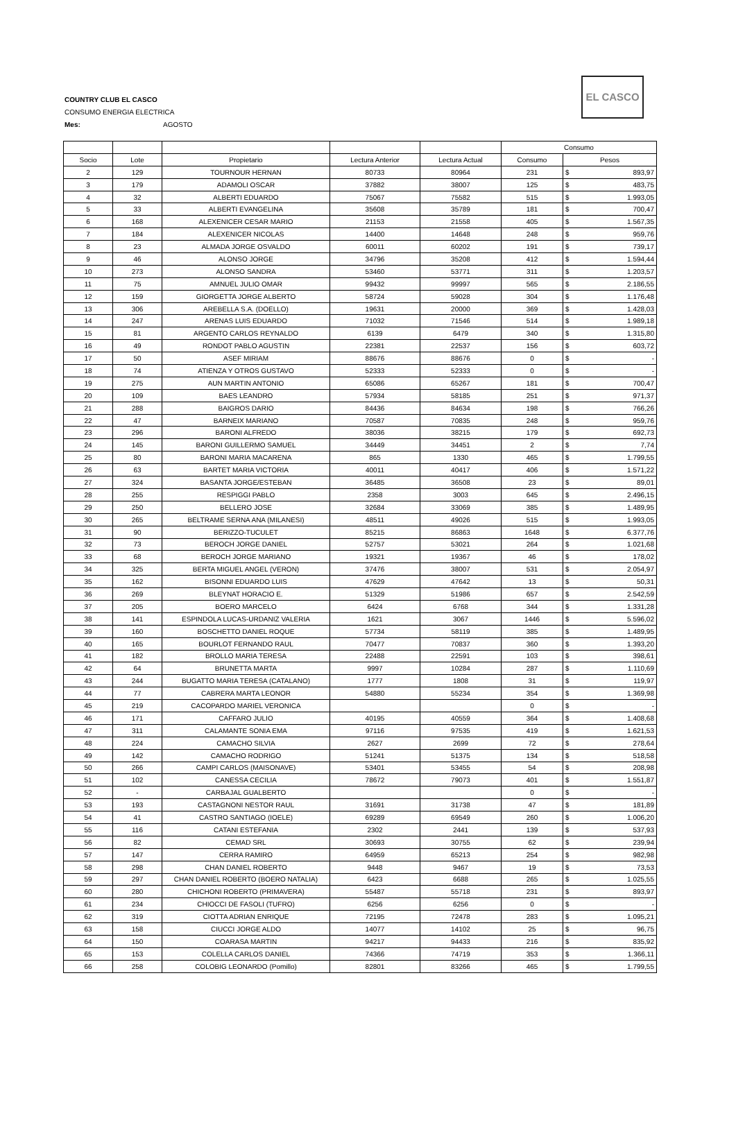COUNTRY CLUB EL CASCO
CONSUMO ENERGIA ELECTRICA
Mes: AGOSTO
EL CASCO
| | | | | | Consumo | | |
| --- | --- | --- | --- | --- | --- | --- | --- |
| Socio | Lote | Propietario | Lectura Anterior | Lectura Actual | Consumo | Pesos | |
| 2 | 129 | TOURNOUR HERNAN | 80733 | 80964 | 231 | $ | 893,97 |
| 3 | 179 | ADAMOLI OSCAR | 37882 | 38007 | 125 | $ | 483,75 |
| 4 | 32 | ALBERTI EDUARDO | 75067 | 75582 | 515 | $ | 1.993,05 |
| 5 | 33 | ALBERTI EVANGELINA | 35608 | 35789 | 181 | $ | 700,47 |
| 6 | 168 | ALEXENICER CESAR MARIO | 21153 | 21558 | 405 | $ | 1.567,35 |
| 7 | 184 | ALEXENICER NICOLAS | 14400 | 14648 | 248 | $ | 959,76 |
| 8 | 23 | ALMADA JORGE OSVALDO | 60011 | 60202 | 191 | $ | 739,17 |
| 9 | 46 | ALONSO JORGE | 34796 | 35208 | 412 | $ | 1.594,44 |
| 10 | 273 | ALONSO SANDRA | 53460 | 53771 | 311 | $ | 1.203,57 |
| 11 | 75 | AMNUEL JULIO OMAR | 99432 | 99997 | 565 | $ | 2.186,55 |
| 12 | 159 | GIORGETTA JORGE ALBERTO | 58724 | 59028 | 304 | $ | 1.176,48 |
| 13 | 306 | AREBELLA S.A. (DOELLO) | 19631 | 20000 | 369 | $ | 1.428,03 |
| 14 | 247 | ARENAS LUIS EDUARDO | 71032 | 71546 | 514 | $ | 1.989,18 |
| 15 | 81 | ARGENTO CARLOS REYNALDO | 6139 | 6479 | 340 | $ | 1.315,80 |
| 16 | 49 | RONDOT PABLO AGUSTIN | 22381 | 22537 | 156 | $ | 603,72 |
| 17 | 50 | ASEF MIRIAM | 88676 | 88676 | 0 | $ | - |
| 18 | 74 | ATIENZA Y OTROS GUSTAVO | 52333 | 52333 | 0 | $ | - |
| 19 | 275 | AUN MARTIN ANTONIO | 65086 | 65267 | 181 | $ | 700,47 |
| 20 | 109 | BAES LEANDRO | 57934 | 58185 | 251 | $ | 971,37 |
| 21 | 288 | BAIGROS DARIO | 84436 | 84634 | 198 | $ | 766,26 |
| 22 | 47 | BARNEIX MARIANO | 70587 | 70835 | 248 | $ | 959,76 |
| 23 | 296 | BARONI ALFREDO | 38036 | 38215 | 179 | $ | 692,73 |
| 24 | 145 | BARONI GUILLERMO SAMUEL | 34449 | 34451 | 2 | $ | 7,74 |
| 25 | 80 | BARONI MARIA MACARENA | 865 | 1330 | 465 | $ | 1.799,55 |
| 26 | 63 | BARTET MARIA VICTORIA | 40011 | 40417 | 406 | $ | 1.571,22 |
| 27 | 324 | BASANTA JORGE/ESTEBAN | 36485 | 36508 | 23 | $ | 89,01 |
| 28 | 255 | RESPIGGI PABLO | 2358 | 3003 | 645 | $ | 2.496,15 |
| 29 | 250 | BELLERO JOSE | 32684 | 33069 | 385 | $ | 1.489,95 |
| 30 | 265 | BELTRAME SERNA ANA (MILANESI) | 48511 | 49026 | 515 | $ | 1.993,05 |
| 31 | 90 | BERIZZO-TUCULET | 85215 | 86863 | 1648 | $ | 6.377,76 |
| 32 | 73 | BEROCH JORGE DANIEL | 52757 | 53021 | 264 | $ | 1.021,68 |
| 33 | 68 | BEROCH JORGE MARIANO | 19321 | 19367 | 46 | $ | 178,02 |
| 34 | 325 | BERTA MIGUEL ANGEL (VERON) | 37476 | 38007 | 531 | $ | 2.054,97 |
| 35 | 162 | BISONNI EDUARDO LUIS | 47629 | 47642 | 13 | $ | 50,31 |
| 36 | 269 | BLEYNAT HORACIO E. | 51329 | 51986 | 657 | $ | 2.542,59 |
| 37 | 205 | BOERO MARCELO | 6424 | 6768 | 344 | $ | 1.331,28 |
| 38 | 141 | ESPINDOLA LUCAS-URDANIZ VALERIA | 1621 | 3067 | 1446 | $ | 5.596,02 |
| 39 | 160 | BOSCHETTO DANIEL ROQUE | 57734 | 58119 | 385 | $ | 1.489,95 |
| 40 | 165 | BOURLOT FERNANDO RAUL | 70477 | 70837 | 360 | $ | 1.393,20 |
| 41 | 182 | BROLLO MARIA TERESA | 22488 | 22591 | 103 | $ | 398,61 |
| 42 | 64 | BRUNETTA MARTA | 9997 | 10284 | 287 | $ | 1.110,69 |
| 43 | 244 | BUGATTO MARIA TERESA (CATALANO) | 1777 | 1808 | 31 | $ | 119,97 |
| 44 | 77 | CABRERA MARTA LEONOR | 54880 | 55234 | 354 | $ | 1.369,98 |
| 45 | 219 | CACOPARDO MARIEL VERONICA | | | 0 | $ | - |
| 46 | 171 | CAFFARO JULIO | 40195 | 40559 | 364 | $ | 1.408,68 |
| 47 | 311 | CALAMANTE SONIA EMA | 97116 | 97535 | 419 | $ | 1.621,53 |
| 48 | 224 | CAMACHO SILVIA | 2627 | 2699 | 72 | $ | 278,64 |
| 49 | 142 | CAMACHO RODRIGO | 51241 | 51375 | 134 | $ | 518,58 |
| 50 | 266 | CAMPI CARLOS (MAISONAVE) | 53401 | 53455 | 54 | $ | 208,98 |
| 51 | 102 | CANESSA CECILIA | 78672 | 79073 | 401 | $ | 1.551,87 |
| 52 | - | CARBAJAL GUALBERTO | | | 0 | $ | - |
| 53 | 193 | CASTAGNONI NESTOR RAUL | 31691 | 31738 | 47 | $ | 181,89 |
| 54 | 41 | CASTRO SANTIAGO (IOELE) | 69289 | 69549 | 260 | $ | 1.006,20 |
| 55 | 116 | CATANI ESTEFANIA | 2302 | 2441 | 139 | $ | 537,93 |
| 56 | 82 | CEMAD SRL | 30693 | 30755 | 62 | $ | 239,94 |
| 57 | 147 | CERRA RAMIRO | 64959 | 65213 | 254 | $ | 982,98 |
| 58 | 298 | CHAN DANIEL ROBERTO | 9448 | 9467 | 19 | $ | 73,53 |
| 59 | 297 | CHAN DANIEL ROBERTO (BOERO NATALIA) | 6423 | 6688 | 265 | $ | 1.025,55 |
| 60 | 280 | CHICHONI ROBERTO (PRIMAVERA) | 55487 | 55718 | 231 | $ | 893,97 |
| 61 | 234 | CHIOCCI DE FASOLI (TUFRO) | 6256 | 6256 | 0 | $ | - |
| 62 | 319 | CIOTTA ADRIAN ENRIQUE | 72195 | 72478 | 283 | $ | 1.095,21 |
| 63 | 158 | CIUCCI JORGE ALDO | 14077 | 14102 | 25 | $ | 96,75 |
| 64 | 150 | COARASA MARTIN | 94217 | 94433 | 216 | $ | 835,92 |
| 65 | 153 | COLELLA CARLOS DANIEL | 74366 | 74719 | 353 | $ | 1.366,11 |
| 66 | 258 | COLOBIG LEONARDO (Pomillo) | 82801 | 83266 | 465 | $ | 1.799,55 |